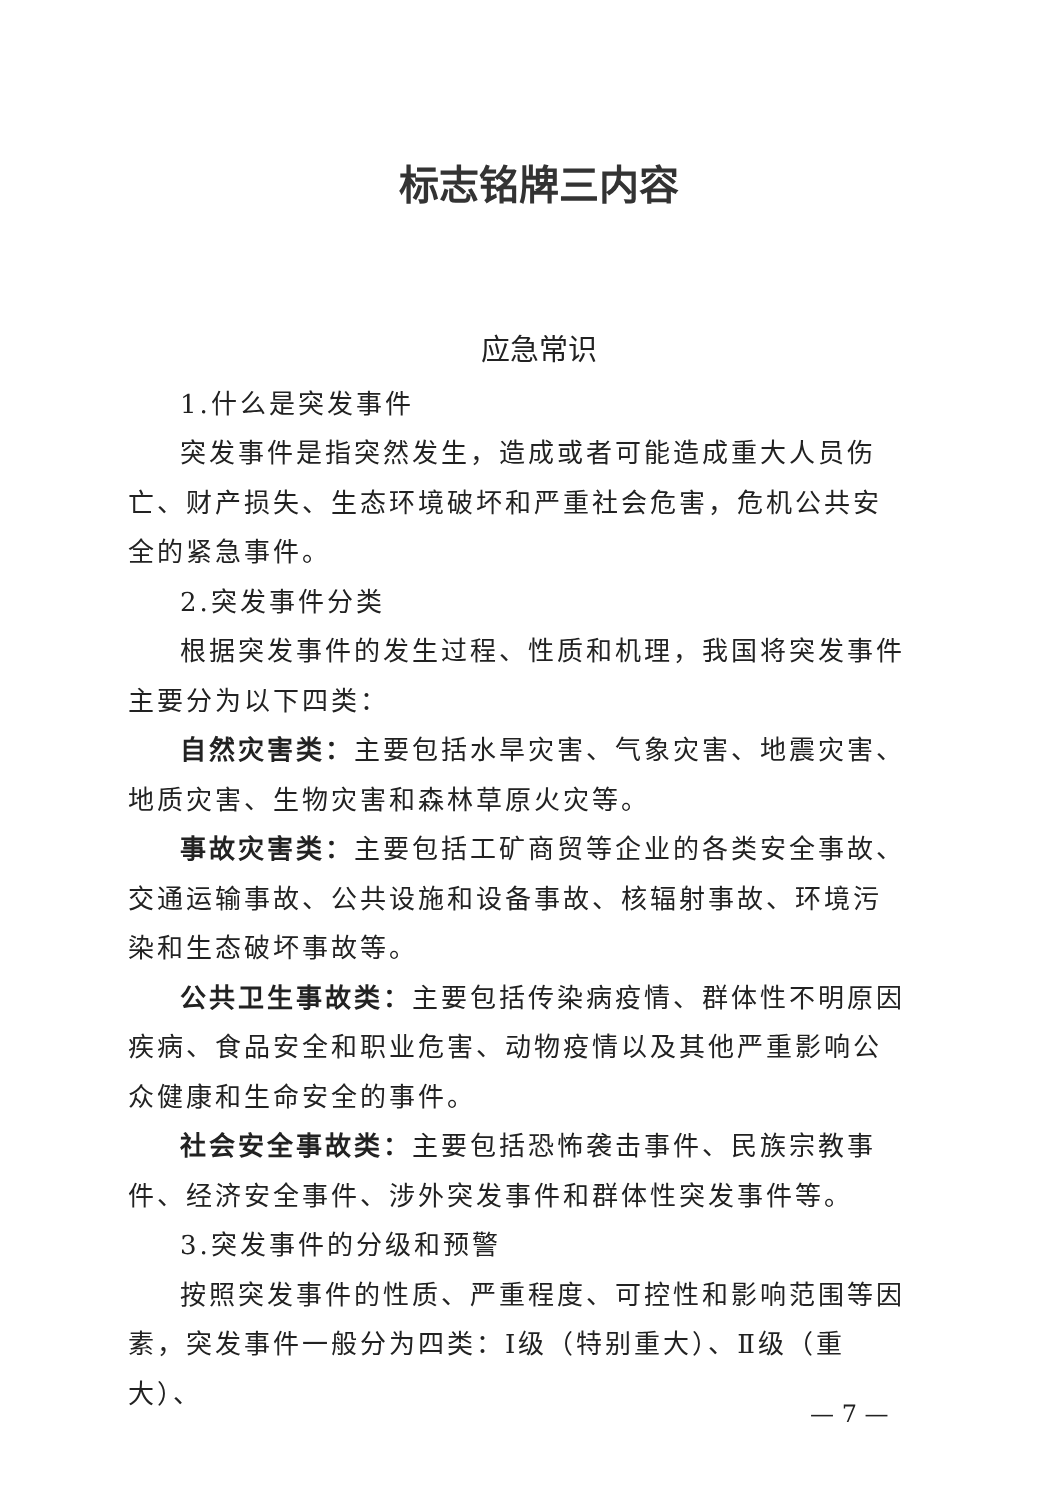标志铭牌三内容
应急常识
1.什么是突发事件
突发事件是指突然发生，造成或者可能造成重大人员伤亡、财产损失、生态环境破坏和严重社会危害，危机公共安全的紧急事件。
2.突发事件分类
根据突发事件的发生过程、性质和机理，我国将突发事件主要分为以下四类：
自然灾害类：主要包括水旱灾害、气象灾害、地震灾害、地质灾害、生物灾害和森林草原火灾等。
事故灾害类：主要包括工矿商贸等企业的各类安全事故、交通运输事故、公共设施和设备事故、核辐射事故、环境污染和生态破坏事故等。
公共卫生事故类：主要包括传染病疫情、群体性不明原因疾病、食品安全和职业危害、动物疫情以及其他严重影响公众健康和生命安全的事件。
社会安全事故类：主要包括恐怖袭击事件、民族宗教事件、经济安全事件、涉外突发事件和群体性突发事件等。
3.突发事件的分级和预警
按照突发事件的性质、严重程度、可控性和影响范围等因素，突发事件一般分为四类：Ⅰ级（特别重大）、Ⅱ级（重大）、
— 7 —